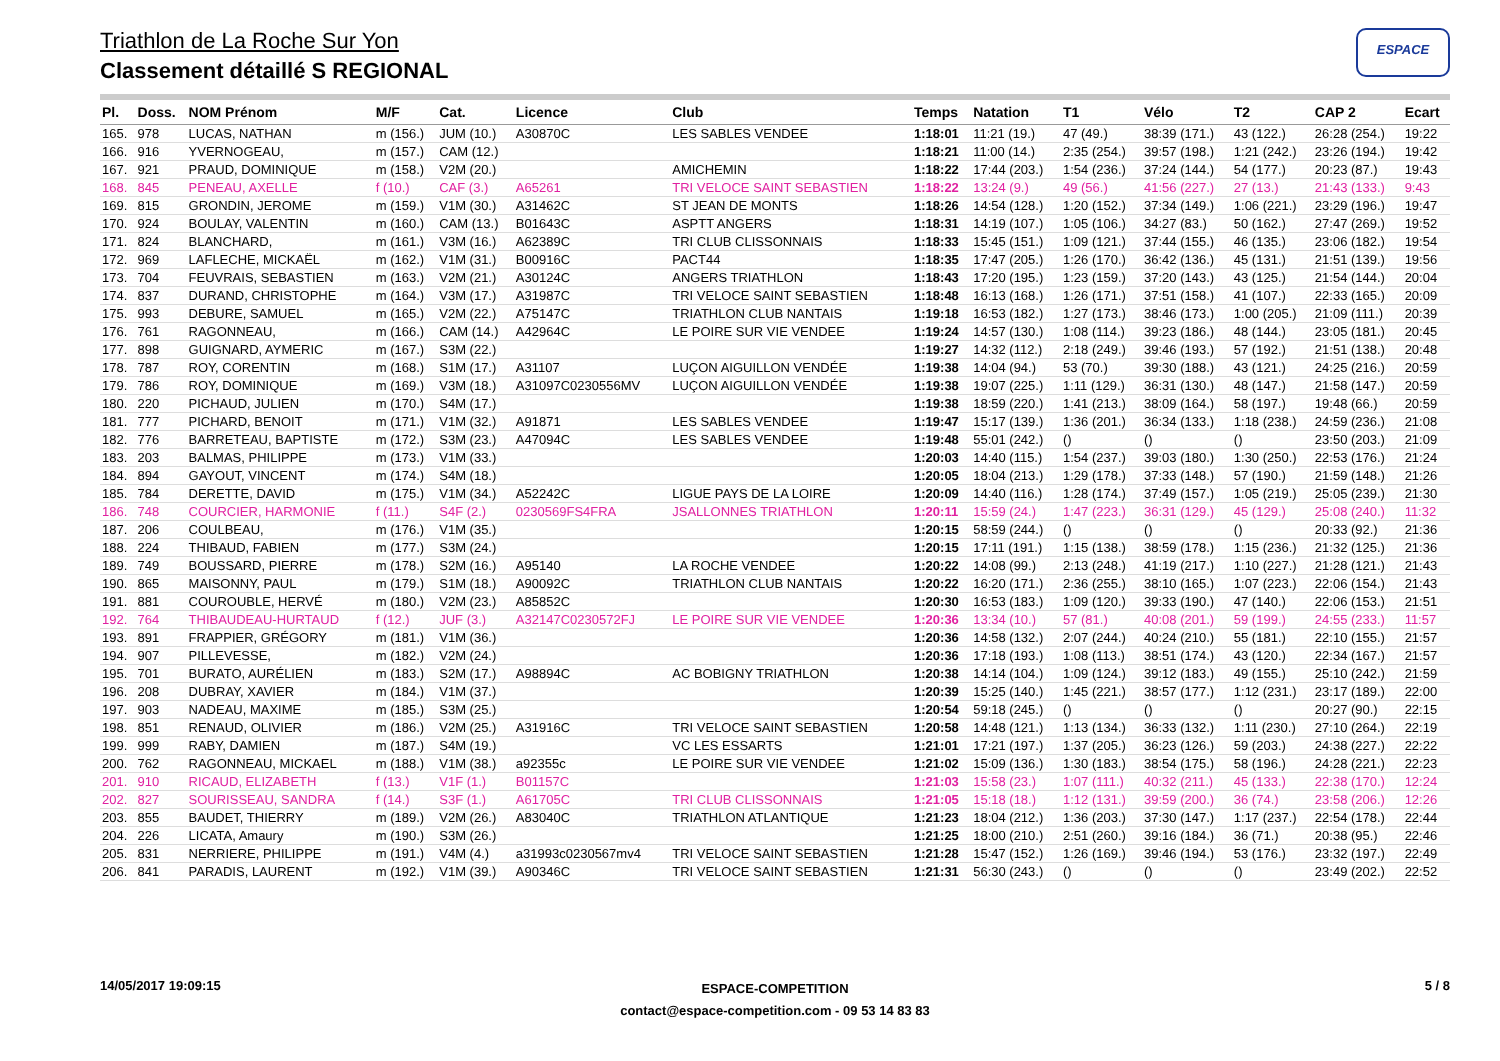Triathlon de La Roche Sur Yon
Classement détaillé S REGIONAL
ESPACE
| Pl. | Doss. | NOM Prénom | M/F | Cat. | Licence | Club | Temps | Natation | T1 | Vélo | T2 | CAP 2 | Ecart |
| --- | --- | --- | --- | --- | --- | --- | --- | --- | --- | --- | --- | --- | --- |
| 165. | 978 | LUCAS, NATHAN | m (156.) | JUM (10.) | A30870C | LES SABLES VENDEE | 1:18:01 | 11:21 (19.) | 47 (49.) | 38:39 (171.) | 43 (122.) | 26:28 (254.) | 19:22 |
| 166. | 916 | YVERNOGEAU, | m (157.) | CAM (12.) | | | 1:18:21 | 11:00 (14.) | 2:35 (254.) | 39:57 (198.) | 1:21 (242.) | 23:26 (194.) | 19:42 |
| 167. | 921 | PRAUD, DOMINIQUE | m (158.) | V2M (20.) | | AMICHEMIN | 1:18:22 | 17:44 (203.) | 1:54 (236.) | 37:24 (144.) | 54 (177.) | 20:23 (87.) | 19:43 |
| 168. | 845 | PENEAU, AXELLE | f (10.) | CAF (3.) | A65261 | TRI VELOCE SAINT SEBASTIEN | 1:18:22 | 13:24 (9.) | 49 (56.) | 41:56 (227.) | 27 (13.) | 21:43 (133.) | 9:43 |
| 169. | 815 | GRONDIN, JEROME | m (159.) | V1M (30.) | A31462C | ST JEAN DE MONTS | 1:18:26 | 14:54 (128.) | 1:20 (152.) | 37:34 (149.) | 1:06 (221.) | 23:29 (196.) | 19:47 |
| 170. | 924 | BOULAY, VALENTIN | m (160.) | CAM (13.) | B01643C | ASPTT ANGERS | 1:18:31 | 14:19 (107.) | 1:05 (106.) | 34:27 (83.) | 50 (162.) | 27:47 (269.) | 19:52 |
| 171. | 824 | BLANCHARD, | m (161.) | V3M (16.) | A62389C | TRI CLUB CLISSONNAIS | 1:18:33 | 15:45 (151.) | 1:09 (121.) | 37:44 (155.) | 46 (135.) | 23:06 (182.) | 19:54 |
| 172. | 969 | LAFLECHE, MICKAËL | m (162.) | V1M (31.) | B00916C | PACT44 | 1:18:35 | 17:47 (205.) | 1:26 (170.) | 36:42 (136.) | 45 (131.) | 21:51 (139.) | 19:56 |
| 173. | 704 | FEUVRAIS, SEBASTIEN | m (163.) | V2M (21.) | A30124C | ANGERS TRIATHLON | 1:18:43 | 17:20 (195.) | 1:23 (159.) | 37:20 (143.) | 43 (125.) | 21:54 (144.) | 20:04 |
| 174. | 837 | DURAND, CHRISTOPHE | m (164.) | V3M (17.) | A31987C | TRI VELOCE SAINT SEBASTIEN | 1:18:48 | 16:13 (168.) | 1:26 (171.) | 37:51 (158.) | 41 (107.) | 22:33 (165.) | 20:09 |
| 175. | 993 | DEBURE, SAMUEL | m (165.) | V2M (22.) | A75147C | TRIATHLON CLUB NANTAIS | 1:19:18 | 16:53 (182.) | 1:27 (173.) | 38:46 (173.) | 1:00 (205.) | 21:09 (111.) | 20:39 |
| 176. | 761 | RAGONNEAU, | m (166.) | CAM (14.) | A42964C | LE POIRE SUR VIE VENDEE | 1:19:24 | 14:57 (130.) | 1:08 (114.) | 39:23 (186.) | 48 (144.) | 23:05 (181.) | 20:45 |
| 177. | 898 | GUIGNARD, AYMERIC | m (167.) | S3M (22.) | | | 1:19:27 | 14:32 (112.) | 2:18 (249.) | 39:46 (193.) | 57 (192.) | 21:51 (138.) | 20:48 |
| 178. | 787 | ROY, CORENTIN | m (168.) | S1M (17.) | A31107 | LUÇON AIGUILLON VENDÉE | 1:19:38 | 14:04 (94.) | 53 (70.) | 39:30 (188.) | 43 (121.) | 24:25 (216.) | 20:59 |
| 179. | 786 | ROY, DOMINIQUE | m (169.) | V3M (18.) | A31097C0230556MV | LUÇON AIGUILLON VENDÉE | 1:19:38 | 19:07 (225.) | 1:11 (129.) | 36:31 (130.) | 48 (147.) | 21:58 (147.) | 20:59 |
| 180. | 220 | PICHAUD, JULIEN | m (170.) | S4M (17.) | | | 1:19:38 | 18:59 (220.) | 1:41 (213.) | 38:09 (164.) | 58 (197.) | 19:48 (66.) | 20:59 |
| 181. | 777 | PICHARD, BENOIT | m (171.) | V1M (32.) | A91871 | LES SABLES VENDEE | 1:19:47 | 15:17 (139.) | 1:36 (201.) | 36:34 (133.) | 1:18 (238.) | 24:59 (236.) | 21:08 |
| 182. | 776 | BARRETEAU, BAPTISTE | m (172.) | S3M (23.) | A47094C | LES SABLES VENDEE | 1:19:48 | 55:01 (242.) | () | () | () | 23:50 (203.) | 21:09 |
| 183. | 203 | BALMAS, PHILIPPE | m (173.) | V1M (33.) | | | 1:20:03 | 14:40 (115.) | 1:54 (237.) | 39:03 (180.) | 1:30 (250.) | 22:53 (176.) | 21:24 |
| 184. | 894 | GAYOUT, VINCENT | m (174.) | S4M (18.) | | | 1:20:05 | 18:04 (213.) | 1:29 (178.) | 37:33 (148.) | 57 (190.) | 21:59 (148.) | 21:26 |
| 185. | 784 | DERETTE, DAVID | m (175.) | V1M (34.) | A52242C | LIGUE PAYS DE LA LOIRE | 1:20:09 | 14:40 (116.) | 1:28 (174.) | 37:49 (157.) | 1:05 (219.) | 25:05 (239.) | 21:30 |
| 186. | 748 | COURCIER, HARMONIE | f (11.) | S4F (2.) | 0230569FS4FRA | JSALLONNES TRIATHLON | 1:20:11 | 15:59 (24.) | 1:47 (223.) | 36:31 (129.) | 45 (129.) | 25:08 (240.) | 11:32 |
| 187. | 206 | COULBEAU, | m (176.) | V1M (35.) | | | 1:20:15 | 58:59 (244.) | () | () | () | 20:33 (92.) | 21:36 |
| 188. | 224 | THIBAUD, FABIEN | m (177.) | S3M (24.) | | | 1:20:15 | 17:11 (191.) | 1:15 (138.) | 38:59 (178.) | 1:15 (236.) | 21:32 (125.) | 21:36 |
| 189. | 749 | BOUSSARD, PIERRE | m (178.) | S2M (16.) | A95140 | LA ROCHE VENDEE | 1:20:22 | 14:08 (99.) | 2:13 (248.) | 41:19 (217.) | 1:10 (227.) | 21:28 (121.) | 21:43 |
| 190. | 865 | MAISONNY, PAUL | m (179.) | S1M (18.) | A90092C | TRIATHLON CLUB NANTAIS | 1:20:22 | 16:20 (171.) | 2:36 (255.) | 38:10 (165.) | 1:07 (223.) | 22:06 (154.) | 21:43 |
| 191. | 881 | COUROUBLE, HERVÉ | m (180.) | V2M (23.) | A85852C | | 1:20:30 | 16:53 (183.) | 1:09 (120.) | 39:33 (190.) | 47 (140.) | 22:06 (153.) | 21:51 |
| 192. | 764 | THIBAUDEAU-HURTAUD | f (12.) | JUF (3.) | A32147C0230572FJ | LE POIRE SUR VIE VENDEE | 1:20:36 | 13:34 (10.) | 57 (81.) | 40:08 (201.) | 59 (199.) | 24:55 (233.) | 11:57 |
| 193. | 891 | FRAPPIER, GRÉGORY | m (181.) | V1M (36.) | | | 1:20:36 | 14:58 (132.) | 2:07 (244.) | 40:24 (210.) | 55 (181.) | 22:10 (155.) | 21:57 |
| 194. | 907 | PILLEVESSE, | m (182.) | V2M (24.) | | | 1:20:36 | 17:18 (193.) | 1:08 (113.) | 38:51 (174.) | 43 (120.) | 22:34 (167.) | 21:57 |
| 195. | 701 | BURATO, AURÉLIEN | m (183.) | S2M (17.) | A98894C | AC BOBIGNY TRIATHLON | 1:20:38 | 14:14 (104.) | 1:09 (124.) | 39:12 (183.) | 49 (155.) | 25:10 (242.) | 21:59 |
| 196. | 208 | DUBRAY, XAVIER | m (184.) | V1M (37.) | | | 1:20:39 | 15:25 (140.) | 1:45 (221.) | 38:57 (177.) | 1:12 (231.) | 23:17 (189.) | 22:00 |
| 197. | 903 | NADEAU, MAXIME | m (185.) | S3M (25.) | | | 1:20:54 | 59:18 (245.) | () | () | () | 20:27 (90.) | 22:15 |
| 198. | 851 | RENAUD, OLIVIER | m (186.) | V2M (25.) | A31916C | TRI VELOCE SAINT SEBASTIEN | 1:20:58 | 14:48 (121.) | 1:13 (134.) | 36:33 (132.) | 1:11 (230.) | 27:10 (264.) | 22:19 |
| 199. | 999 | RABY, DAMIEN | m (187.) | S4M (19.) | | VC LES ESSARTS | 1:21:01 | 17:21 (197.) | 1:37 (205.) | 36:23 (126.) | 59 (203.) | 24:38 (227.) | 22:22 |
| 200. | 762 | RAGONNEAU, MICKAEL | m (188.) | V1M (38.) | a92355c | LE POIRE SUR VIE VENDEE | 1:21:02 | 15:09 (136.) | 1:30 (183.) | 38:54 (175.) | 58 (196.) | 24:28 (221.) | 22:23 |
| 201. | 910 | RICAUD, ELIZABETH | f (13.) | V1F (1.) | B01157C | | 1:21:03 | 15:58 (23.) | 1:07 (111.) | 40:32 (211.) | 45 (133.) | 22:38 (170.) | 12:24 |
| 202. | 827 | SOURISSEAU, SANDRA | f (14.) | S3F (1.) | A61705C | TRI CLUB CLISSONNAIS | 1:21:05 | 15:18 (18.) | 1:12 (131.) | 39:59 (200.) | 36 (74.) | 23:58 (206.) | 12:26 |
| 203. | 855 | BAUDET, THIERRY | m (189.) | V2M (26.) | A83040C | TRIATHLON ATLANTIQUE | 1:21:23 | 18:04 (212.) | 1:36 (203.) | 37:30 (147.) | 1:17 (237.) | 22:54 (178.) | 22:44 |
| 204. | 226 | LICATA, Amaury | m (190.) | S3M (26.) | | | 1:21:25 | 18:00 (210.) | 2:51 (260.) | 39:16 (184.) | 36 (71.) | 20:38 (95.) | 22:46 |
| 205. | 831 | NERRIERE, PHILIPPE | m (191.) | V4M (4.) | a31993c0230567mv4 | TRI VELOCE SAINT SEBASTIEN | 1:21:28 | 15:47 (152.) | 1:26 (169.) | 39:46 (194.) | 53 (176.) | 23:32 (197.) | 22:49 |
| 206. | 841 | PARADIS, LAURENT | m (192.) | V1M (39.) | A90346C | TRI VELOCE SAINT SEBASTIEN | 1:21:31 | 56:30 (243.) | () | () | () | 23:49 (202.) | 22:52 |
14/05/2017 19:09:15
ESPACE-COMPETITION
contact@espace-competition.com - 09 53 14 83 83
5 / 8